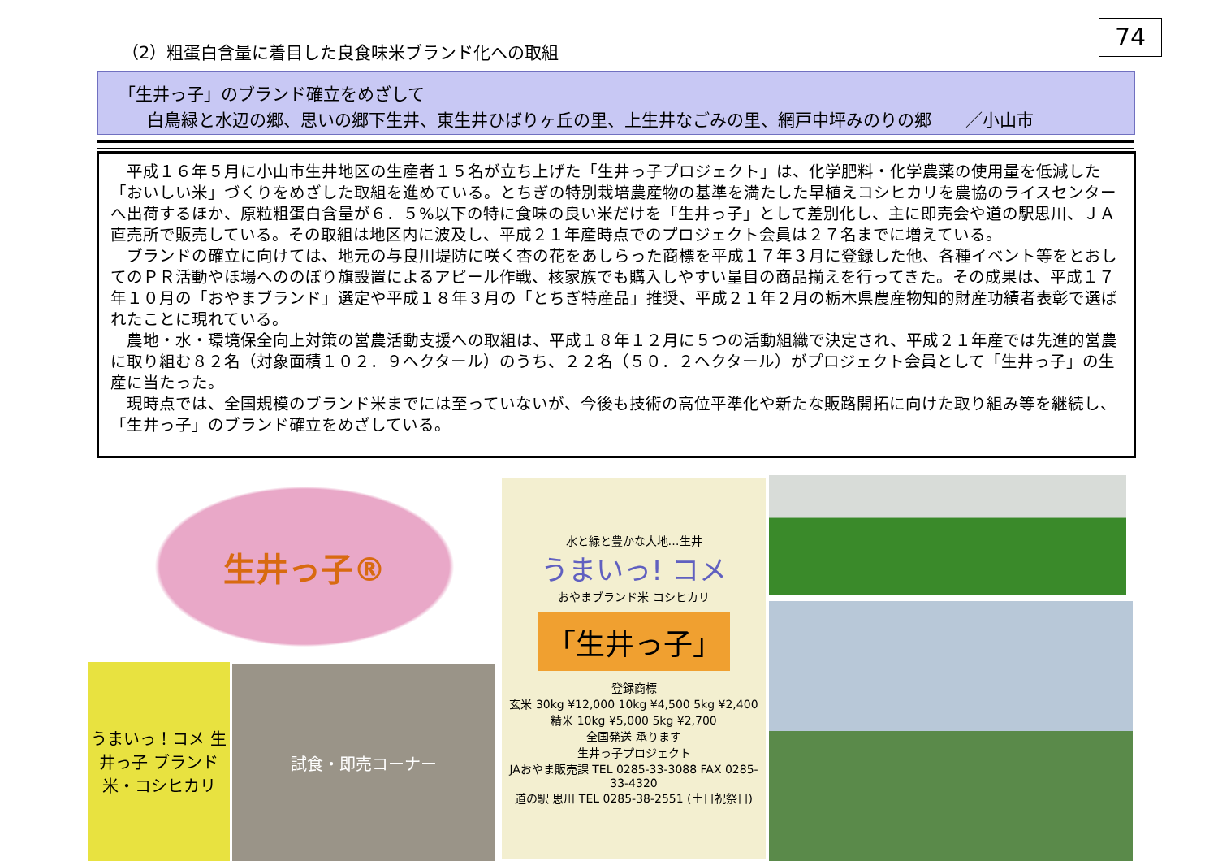74
（2）粗蛋白含量に着目した良食味米ブランド化への取組
「生井っ子」のブランド確立をめざして
白鳥緑と水辺の郷、思いの郷下生井、東生井ひばりヶ丘の里、上生井なごみの里、網戸中坪みのりの郷　　／小山市
平成１６年５月に小山市生井地区の生産者１５名が立ち上げた「生井っ子プロジェクト」は、化学肥料・化学農薬の使用量を低減した「おいしい米」づくりをめざした取組を進めている。とちぎの特別栽培農産物の基準を満たした早植えコシヒカリを農協のライスセンターへ出荷するほか、原粒粗蛋白含量が６．５%以下の特に食味の良い米だけを「生井っ子」として差別化し、主に即売会や道の駅思川、ＪＡ直売所で販売している。その取組は地区内に波及し、平成２１年産時点でのプロジェクト会員は２７名までに増えている。
ブランドの確立に向けては、地元の与良川堤防に咲く杏の花をあしらった商標を平成１７年３月に登録した他、各種イベント等をとおしてのＰＲ活動やほ場へののぼり旗設置によるアピール作戦、核家族でも購入しやすい量目の商品揃えを行ってきた。その成果は、平成１７年１０月の「おやまブランド」選定や平成１８年３月の「とちぎ特産品」推奨、平成２１年２月の栃木県農産物知的財産功績者表彰で選ばれたことに現れている。
農地・水・環境保全向上対策の営農活動支援への取組は、平成１８年１２月に５つの活動組織で決定され、平成２１年産では先進的営農に取り組む８２名（対象面積１０２．９ヘクタール）のうち、２２名（５０．２ヘクタール）がプロジェクト会員として「生井っ子」の生産に当たった。
現時点では、全国規模のブランド米までには至っていないが、今後も技術の高位平準化や新たな販路開拓に向けた取り組み等を継続し、「生井っ子」のブランド確立をめざしている。
生井っ子®
うまいっ！コメ 生井っ子 ブランド米・コシヒカリ
試食・即売コーナー
水と緑と豊かな大地…生井
うまいっ! コメ
おやまブランド米 コシヒカリ
「生井っ子」
登録商標
玄米 30kg ¥12,000 10kg ¥4,500 5kg ¥2,400
精米 10kg ¥5,000 5kg ¥2,700
全国発送 承ります
生井っ子プロジェクト
JAおやま販売課 TEL 0285-33-3088 FAX 0285-33-4320
道の駅 思川 TEL 0285-38-2551 (土日祝祭日)